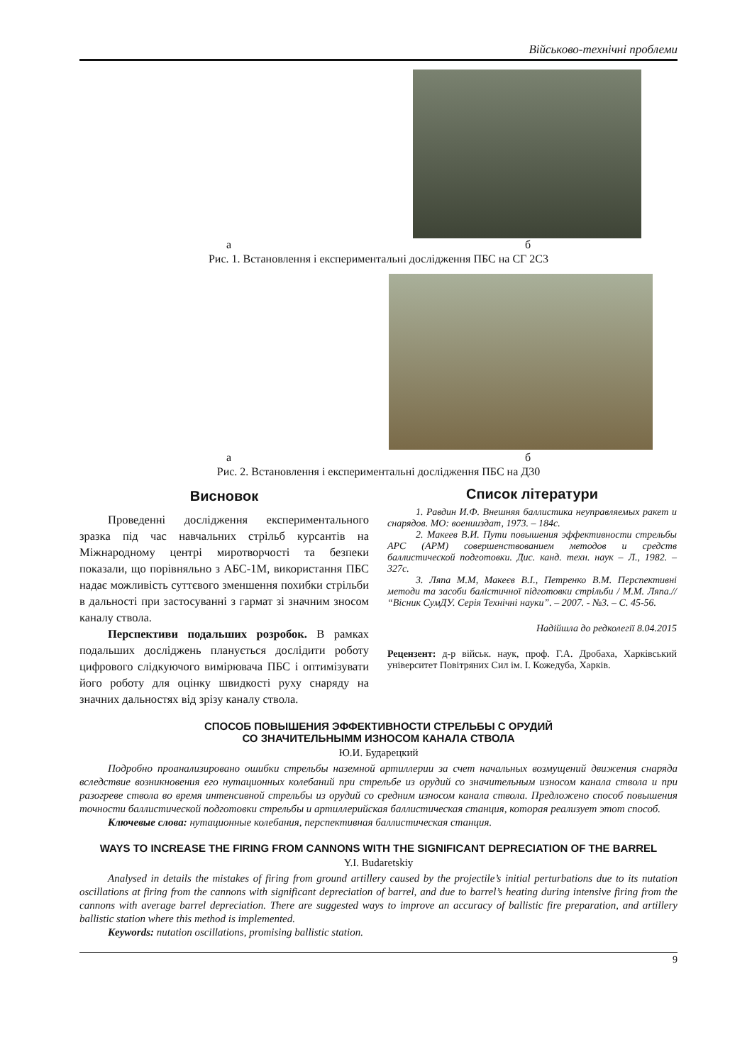Військово-технічні проблеми
а б
Рис. 1. Встановлення і експериментальні дослідження ПБС на СГ 2С3
а б
Рис. 2. Встановлення і експериментальні дослідження ПБС на Д30
Висновок
Проведенні дослідження експериментального зразка під час навчальних стрільб курсантів на Міжнародному центрі миротворчості та безпеки показали, що порівняльно з АБС-1М, використання ПБС надає можливість суттєвого зменшення похибки стрільби в дальності при застосуванні з гармат зі значним зносом каналу ствола.
Перспективи подальших розробок. В рамках подальших досліджень планується дослідити роботу цифрового слідкуючого вимірювача ПБС і оптимізувати його роботу для оцінку швидкості руху снаряду на значних дальностях від зрізу каналу ствола.
Список літератури
1. Равдин И.Ф. Внешняя баллистика неуправляемых ракет и снарядов. МО: военииздат, 1973. – 184с.
2. Макеев В.И. Пути повышения эффективности стрельбы АРС (АРМ) совершенствованием методов и средств баллистической подготовки. Дис. канд. техн. наук – Л., 1982. – 327с.
3. Ляпа М.М, Макеєв В.І., Петренко В.М. Перспективні методи та засоби балістичної підготовки стрільби / М.М. Ляпа.// “Вісник СумДУ. Серія Технічні науки”. – 2007. - №3. – С. 45-56.
Надійшла до редколегії 8.04.2015
Рецензент: д-р військ. наук, проф. Г.А. Дробаха, Харківський університет Повітряних Сил ім. І. Кожедуба, Харків.
СПОСОБ ПОВЫШЕНИЯ ЭФФЕКТИВНОСТИ СТРЕЛЬБЫ С ОРУДИЙ
СО ЗНАЧИТЕЛЬНЫММ ИЗНОСОМ КАНАЛА СТВОЛА
Ю.И. Бударецкий
Подробно проанализировано ошибки стрельбы наземной артиллерии за счет начальных возмущений движения снаряда вследствие возникновения его нутационных колебаний при стрельбе из орудий со значительным износом канала ствола и при разогреве ствола во время интенсивной стрельбы из орудий со средним износом канала ствола. Предложено способ повышения точности баллистической подготовки стрельбы и артиллерийская баллистическая станция, которая реализует этот способ.
Ключевые слова: нутационные колебания, перспективная баллистическая станция.
WAYS TO INCREASE THE FIRING FROM CANNONS WITH THE SIGNIFICANT DEPRECIATION OF THE BARREL
Y.I. Budaretskiy
Analysed in details the mistakes of firing from ground artillery caused by the projectile’s initial perturbations due to its nutation oscillations at firing from the cannons with significant depreciation of barrel, and due to barrel’s heating during intensive firing from the cannons with average barrel depreciation. There are suggested ways to improve an accuracy of ballistic fire preparation, and artillery ballistic station where this method is implemented.
Keywords: nutation oscillations, promising ballistic station.
9